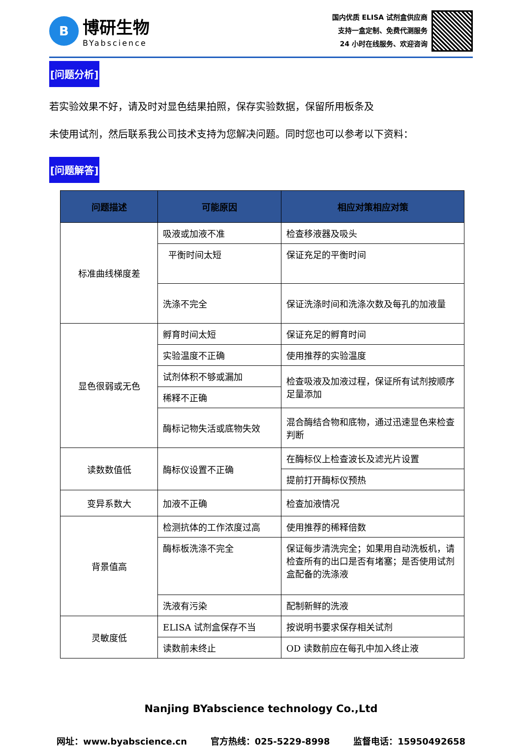B
博研生物
BYabscience
国内优质 ELISA 试剂盒供应商
支持一盒定制、免费代测服务
24 小时在线服务、欢迎咨询
[问题分析]
若实验效果不好，请及时对显色结果拍照，保存实验数据，保留所用板条及
未使用试剂，然后联系我公司技术支持为您解决问题。同时您也可以参考以下资料：
[问题解答]
| 问题描述 | 可能原因 | 相应对策相应对策 |
| --- | --- | --- |
| 标准曲线梯度差 | 吸液或加液不准 | 检查移液器及吸头 |
| | 平衡时间太短 | 保证充足的平衡时间 |
| | 洗涤不完全 | 保证洗涤时间和洗涤次数及每孔的加液量 |
| 显色很弱或无色 | 孵育时间太短 | 保证充足的孵育时间 |
| | 实验温度不正确 | 使用推荐的实验温度 |
| | 试剂体积不够或漏加 | 检查吸液及加液过程，保证所有试剂按顺序足量添加 |
| | 稀释不正确 | |
| | 酶标记物失活或底物失效 | 混合酶结合物和底物，通过迅速显色来检查判断 |
| 读数数值低 | 酶标仪设置不正确 | 在酶标仪上检查波长及滤光片设置 |
| | | 提前打开酶标仪预热 |
| 变异系数大 | 加液不正确 | 检查加液情况 |
| 背景值高 | 检测抗体的工作浓度过高 | 使用推荐的稀释倍数 |
| | 酶标板洗涤不完全 | 保证每步清洗完全；如果用自动洗板机，请检查所有的出口是否有堵塞；是否使用试剂盒配备的洗涤液 |
| | 洗液有污染 | 配制新鲜的洗液 |
| 灵敏度低 | ELISA 试剂盒保存不当 | 按说明书要求保存相关试剂 |
| | 读数前未终止 | OD 读数前应在每孔中加入终止液 |
Nanjing BYabscience technology Co.,Ltd
网址：www.byabscience.cn 官方热线：025-5229-8998 监督电话：15950492658